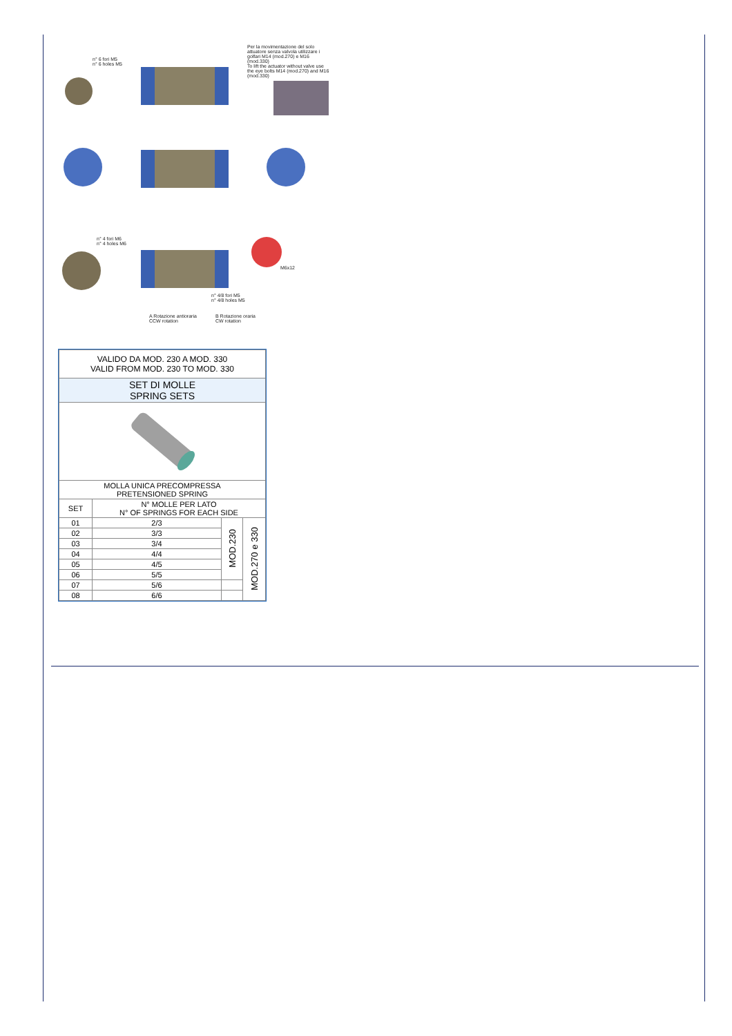n° 6 fori M5
n° 6 holes M5
Per la movimentazione del solo attuatore senza valvola utilizzare i golfari M14 (mod.270) e M16 (mod.330)
To lift the actuator without valve use the eye bolts M14 (mod.270) and M16 (mod.330)
n° 4 fori M6
n° 4 holes M6
n° 4/8 fori M5
n° 4/8 holes M5
M6x12
A Rotazione antioraria
CCW rotation
B Rotazione oraria
CW rotation
| VALIDO DA MOD. 230 A MOD. 330 VALID FROM MOD. 230 TO MOD. 330 | | | |
| SET DI MOLLE SPRING SETS | | | |
| MOLLA UNICA PRECOMPRESSA PRETENSIONED SPRING | | | |
| SET | N° MOLLE PER LATO N° OF SPRINGS FOR EACH SIDE | | |
| 01 | 2/3 | MOD.230 | MOD.270 e 330 |
| 02 | 3/3 | | |
| 03 | 3/4 | | |
| 04 | 4/4 | | |
| 05 | 4/5 | | |
| 06 | 5/5 | | |
| 07 | 5/6 | | |
| 08 | 6/6 | | |